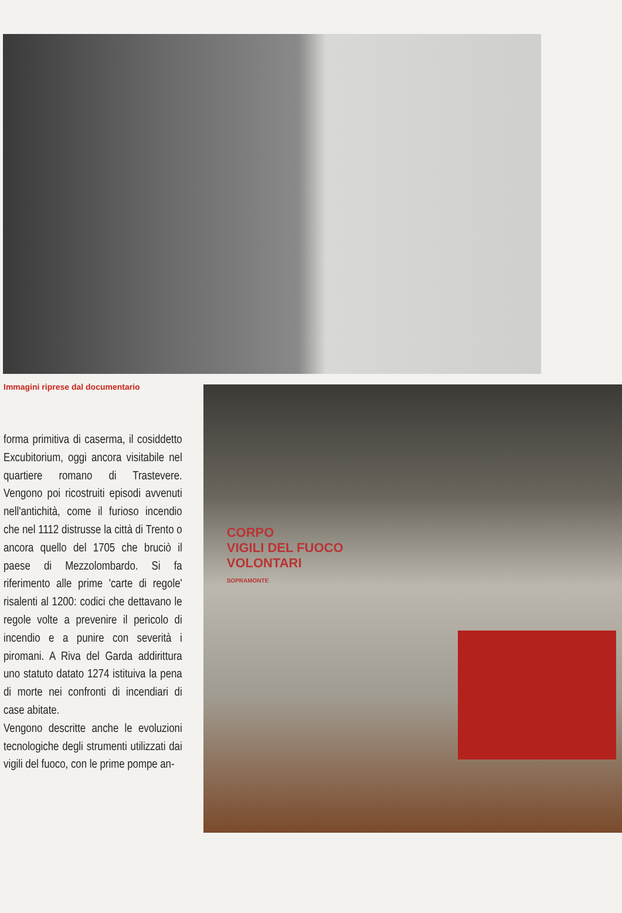Immagini riprese dal documentario
forma primitiva di caserma, il cosiddetto Excubitorium, oggi ancora visitabile nel quartiere romano di Trastevere. Vengono poi ricostruiti episodi avvenuti nell'antichità, come il furioso incendio che nel 1112 distrusse la città di Trento o ancora quello del 1705 che bruciò il paese di Mezzolombardo. Si fa riferimento alle prime 'carte di regole' risalenti al 1200: codici che dettavano le regole volte a prevenire il pericolo di incendio e a punire con severità i piromani. A Riva del Garda addirittura uno statuto datato 1274 istituiva la pena di morte nei confronti di incendiari di case abitate.
Vengono descritte anche le evoluzioni tecnologiche degli strumenti utilizzati dai vigili del fuoco, con le prime pompe an-
CORPO
VIGILI DEL FUOCO
VOLONTARI
SOPRAMONTE